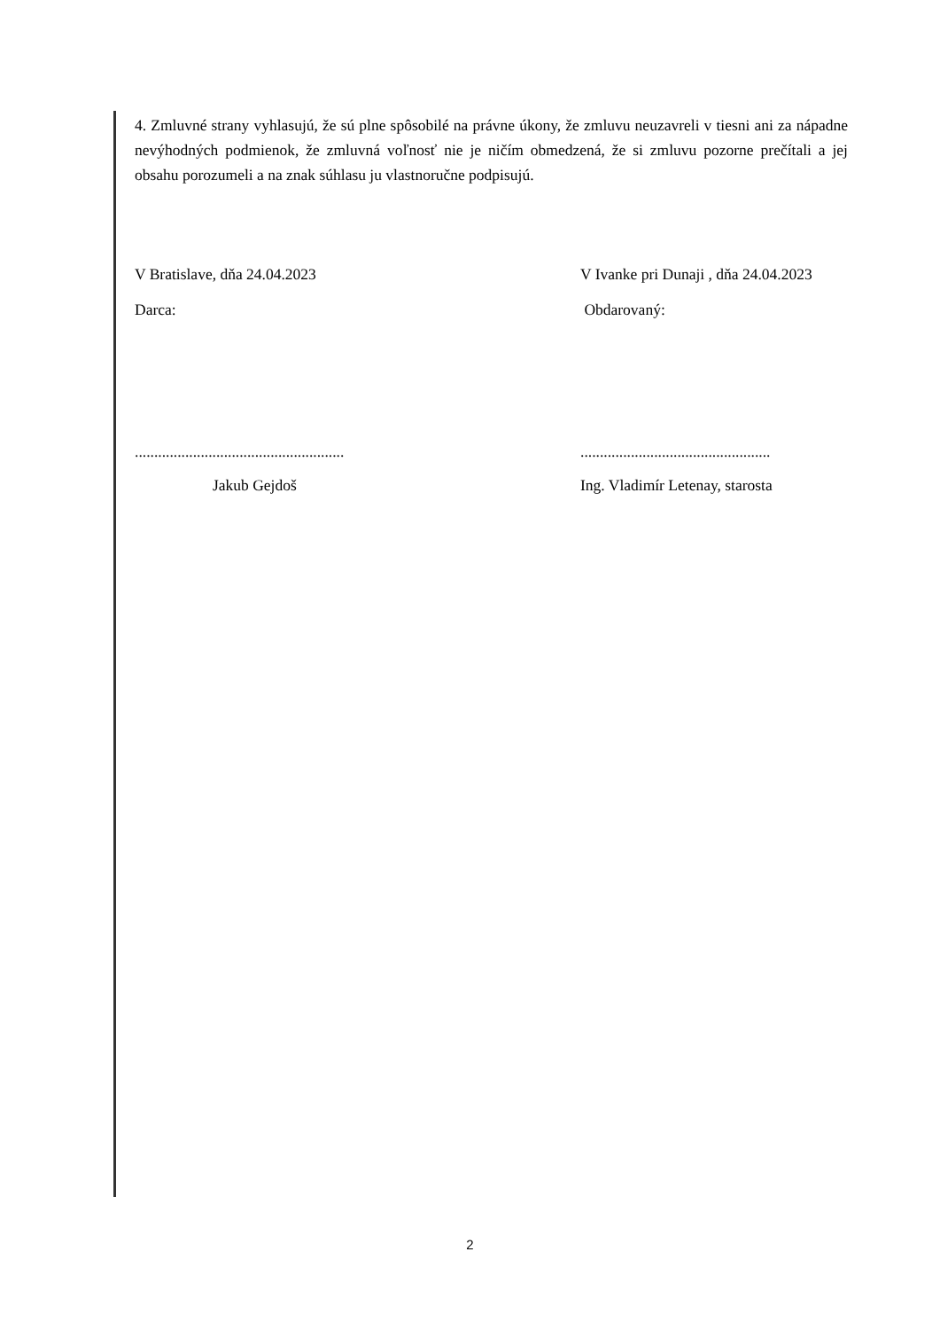4. Zmluvné strany vyhlasujú, že sú plne spôsobilé na právne úkony, že zmluvu neuzavreli v tiesni ani za nápadne nevýhodných podmienok, že zmluvná voľnosť nie je ničím obmedzená, že si zmluvu pozorne prečítali a jej obsahu porozumeli a na znak súhlasu ju vlastnoručne podpisujú.
V Bratislave, dňa 24.04.2023 V Ivanke pri Dunaji , dňa 24.04.2023
Darca: Obdarovaný:
......................................................
.................................................
Jakub Gejdoš Ing. Vladimír Letenay, starosta
2